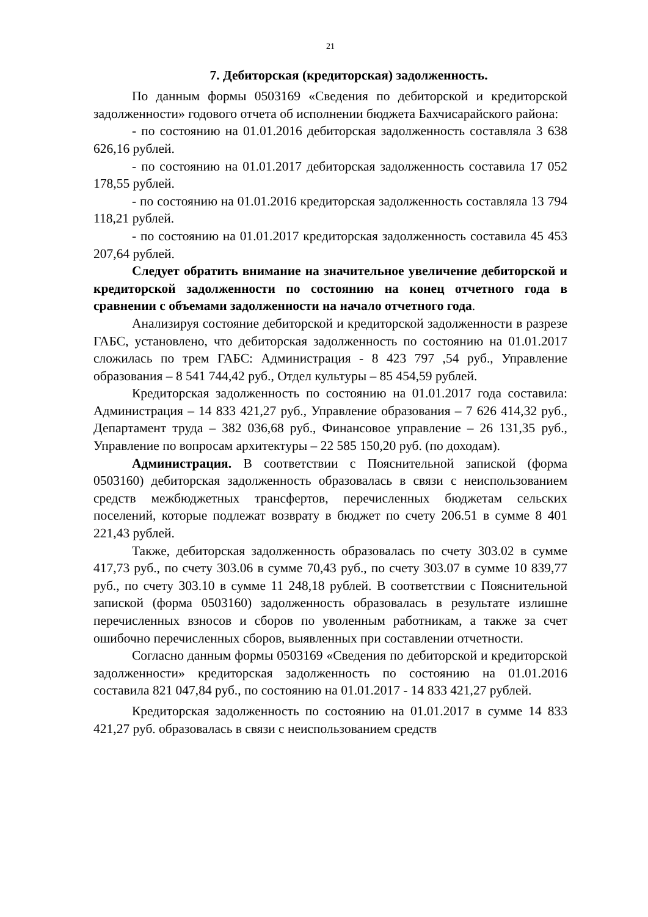21
7. Дебиторская (кредиторская) задолженность.
По данным формы 0503169 «Сведения по дебиторской и кредиторской задолженности» годового отчета об исполнении бюджета Бахчисарайского района:
- по состоянию на 01.01.2016 дебиторская задолженность составляла 3 638 626,16 рублей.
- по состоянию на 01.01.2017 дебиторская задолженность составила 17 052 178,55 рублей.
- по состоянию на 01.01.2016 кредиторская задолженность составляла 13 794 118,21 рублей.
- по состоянию на 01.01.2017 кредиторская задолженность составила 45 453 207,64 рублей.
Следует обратить внимание на значительное увеличение дебиторской и кредиторской задолженности по состоянию на конец отчетного года в сравнении с объемами задолженности на начало отчетного года.
Анализируя состояние дебиторской и кредиторской задолженности в разрезе ГАБС, установлено, что дебиторская задолженность по состоянию на 01.01.2017 сложилась по трем ГАБС: Администрация - 8 423 797 ,54 руб., Управление образования – 8 541 744,42 руб., Отдел культуры – 85 454,59 рублей.
Кредиторская задолженность по состоянию на 01.01.2017 года составила: Администрация – 14 833 421,27 руб., Управление образования – 7 626 414,32 руб., Департамент труда – 382 036,68 руб., Финансовое управление – 26 131,35 руб., Управление по вопросам архитектуры – 22 585 150,20 руб. (по доходам).
Администрация. В соответствии с Пояснительной запиской (форма 0503160) дебиторская задолженность образовалась в связи с неиспользованием средств межбюджетных трансфертов, перечисленных бюджетам сельских поселений, которые подлежат возврату в бюджет по счету 206.51 в сумме 8 401 221,43 рублей.
Также, дебиторская задолженность образовалась по счету 303.02 в сумме 417,73 руб., по счету 303.06 в сумме 70,43 руб., по счету 303.07 в сумме 10 839,77 руб., по счету 303.10 в сумме 11 248,18 рублей. В соответствии с Пояснительной запиской (форма 0503160) задолженность образовалась в результате излишне перечисленных взносов и сборов по уволенным работникам, а также за счет ошибочно перечисленных сборов, выявленных при составлении отчетности.
Согласно данным формы 0503169 «Сведения по дебиторской и кредиторской задолженности» кредиторская задолженность по состоянию на 01.01.2016 составила 821 047,84 руб., по состоянию на 01.01.2017 - 14 833 421,27 рублей.
Кредиторская задолженность по состоянию на 01.01.2017 в сумме 14 833 421,27 руб. образовалась в связи с неиспользованием средств